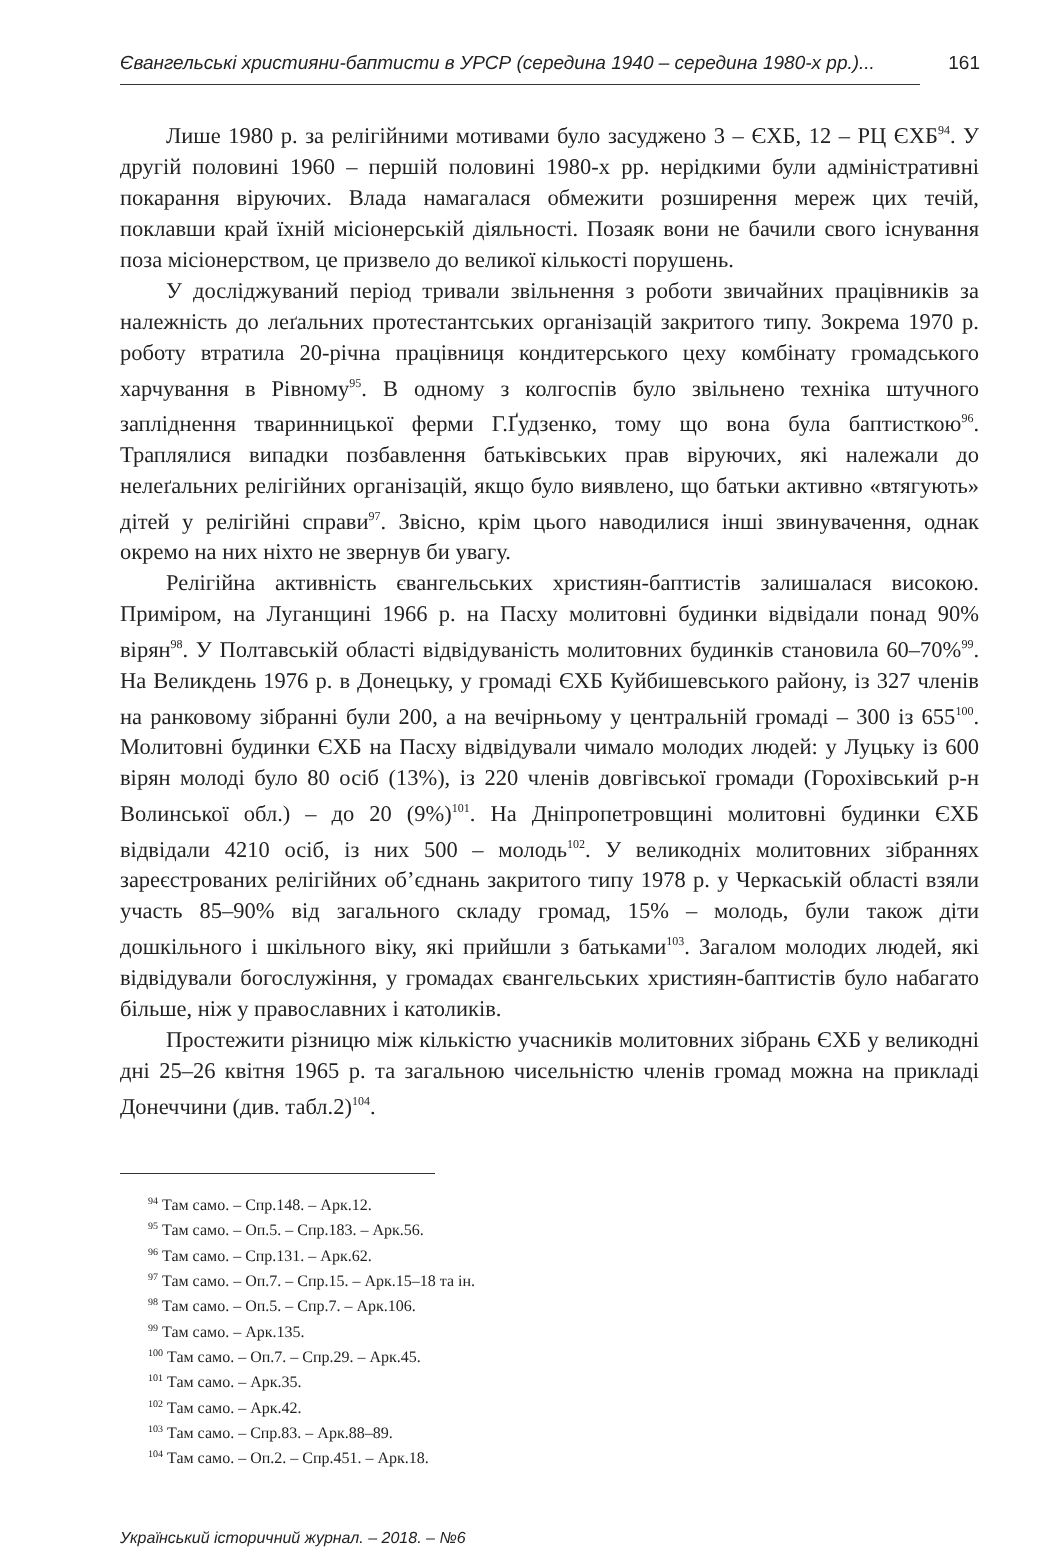Євангельські християни-баптисти в УРСР (середина 1940 – середина 1980-х рр.)... 161
Лише 1980 р. за релігійними мотивами було засуджено 3 – ЄХБ, 12 – РЦ ЄХБ<sup>94</sup>. У другій половині 1960 – першій половині 1980-х рр. нерідкими були адміністративні покарання віруючих. Влада намагалася обмежити розширення мереж цих течій, поклавши край їхній місіонерській діяльності. Позаяк вони не бачили свого існування поза місіонерством, це призвело до великої кількості порушень.
У досліджуваний період тривали звільнення з роботи звичайних працівників за належність до леґальних протестантських організацій закритого типу. Зокрема 1970 р. роботу втратила 20-річна працівниця кондитерського цеху комбінату громадського харчування в Рівному<sup>95</sup>. В одному з колгоспів було звільнено техніка штучного запліднення тваринницької ферми Г.Ґудзенко, тому що вона була баптисткою<sup>96</sup>. Траплялися випадки позбавлення батьківських прав віруючих, які належали до нелеґальних релігійних організацій, якщо було виявлено, що батьки активно «втягують» дітей у релігійні справи<sup>97</sup>. Звісно, крім цього наводилися інші звинувачення, однак окремо на них ніхто не звернув би увагу.
Релігійна активність євангельських християн-баптистів залишалася високою. Приміром, на Луганщині 1966 р. на Пасху молитовні будинки відвідали понад 90% вірян<sup>98</sup>. У Полтавській області відвідуваність молитовних будинків становила 60–70%<sup>99</sup>. На Великдень 1976 р. в Донецьку, у громаді ЄХБ Куйбишевського району, із 327 членів на ранковому зібранні були 200, а на вечірньому у центральній громаді – 300 із 655<sup>100</sup>. Молитовні будинки ЄХБ на Пасху відвідували чимало молодих людей: у Луцьку із 600 вірян молоді було 80 осіб (13%), із 220 членів довгівської громади (Горохівський р-н Волинської обл.) – до 20 (9%)<sup>101</sup>. На Дніпропетровщині молитовні будинки ЄХБ відвідали 4210 осіб, із них 500 – молодь<sup>102</sup>. У великодніх молитовних зібраннях зареєстрованих релігійних об’єднань закритого типу 1978 р. у Черкаській області взяли участь 85–90% від загального складу громад, 15% – молодь, були також діти дошкільного і шкільного віку, які прийшли з батьками<sup>103</sup>. Загалом молодих людей, які відвідували богослужіння, у громадах євангельських християн-баптистів було набагато більше, ніж у православних і католиків.
Простежити різницю між кількістю учасників молитовних зібрань ЄХБ у великодні дні 25–26 квітня 1965 р. та загальною чисельністю членів громад можна на прикладі Донеччини (див. табл.2)<sup>104</sup>.
<sup>94</sup> Там само. – Спр.148. – Арк.12.
<sup>95</sup> Там само. – Оп.5. – Спр.183. – Арк.56.
<sup>96</sup> Там само. – Спр.131. – Арк.62.
<sup>97</sup> Там само. – Оп.7. – Спр.15. – Арк.15–18 та ін.
<sup>98</sup> Там само. – Оп.5. – Спр.7. – Арк.106.
<sup>99</sup> Там само. – Арк.135.
<sup>100</sup> Там само. – Оп.7. – Спр.29. – Арк.45.
<sup>101</sup> Там само. – Арк.35.
<sup>102</sup> Там само. – Арк.42.
<sup>103</sup> Там само. – Спр.83. – Арк.88–89.
<sup>104</sup> Там само. – Оп.2. – Спр.451. – Арк.18.
Український історичний журнал. – 2018. – №6